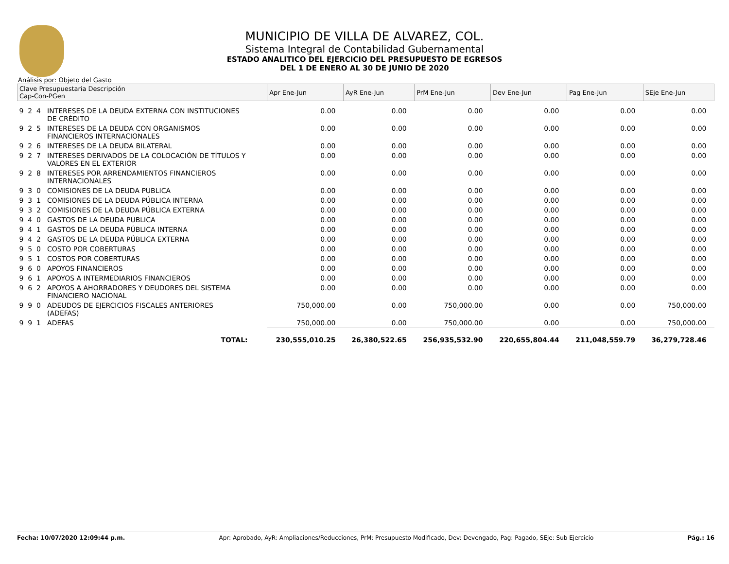MUNICIPIO DE VILLA DE ALVAREZ, COL.
Sistema Integral de Contabilidad Gubernamental
ESTADO ANALITICO DEL EJERCICIO DEL PRESUPUESTO DE EGRESOS
DEL 1 DE ENERO AL 30 DE JUNIO DE 2020
Análisis por: Objeto del Gasto
| Clave Presupuestaria Descripción Cap-Con-PGen | | Apr Ene-Jun | AyR Ene-Jun | PrM Ene-Jun | Dev Ene-Jun | Pag Ene-Jun | SEje Ene-Jun |
| --- | --- | --- | --- | --- | --- | --- | --- |
| 9 2 4 | INTERESES DE LA DEUDA EXTERNA CON INSTITUCIONES DE CRÉDITO | 0.00 | 0.00 | 0.00 | 0.00 | 0.00 | 0.00 |
| 9 2 5 | INTERESES DE LA DEUDA CON ORGANISMOS FINANCIEROS INTERNACIONALES | 0.00 | 0.00 | 0.00 | 0.00 | 0.00 | 0.00 |
| 9 2 6 | INTERESES DE LA DEUDA BILATERAL | 0.00 | 0.00 | 0.00 | 0.00 | 0.00 | 0.00 |
| 9 2 7 | INTERESES DERIVADOS DE LA COLOCACIÓN DE TÍTULOS Y VALORES EN EL EXTERIOR | 0.00 | 0.00 | 0.00 | 0.00 | 0.00 | 0.00 |
| 9 2 8 | INTERESES POR ARRENDAMIENTOS FINANCIEROS INTERNACIONALES | 0.00 | 0.00 | 0.00 | 0.00 | 0.00 | 0.00 |
| 9 3 0 | COMISIONES DE LA DEUDA PUBLICA | 0.00 | 0.00 | 0.00 | 0.00 | 0.00 | 0.00 |
| 9 3 1 | COMISIONES DE LA DEUDA PÚBLICA INTERNA | 0.00 | 0.00 | 0.00 | 0.00 | 0.00 | 0.00 |
| 9 3 2 | COMISIONES DE LA DEUDA PÚBLICA EXTERNA | 0.00 | 0.00 | 0.00 | 0.00 | 0.00 | 0.00 |
| 9 4 0 | GASTOS DE LA DEUDA PUBLICA | 0.00 | 0.00 | 0.00 | 0.00 | 0.00 | 0.00 |
| 9 4 1 | GASTOS DE LA DEUDA PÚBLICA INTERNA | 0.00 | 0.00 | 0.00 | 0.00 | 0.00 | 0.00 |
| 9 4 2 | GASTOS DE LA DEUDA PÚBLICA EXTERNA | 0.00 | 0.00 | 0.00 | 0.00 | 0.00 | 0.00 |
| 9 5 0 | COSTO POR COBERTURAS | 0.00 | 0.00 | 0.00 | 0.00 | 0.00 | 0.00 |
| 9 5 1 | COSTOS POR COBERTURAS | 0.00 | 0.00 | 0.00 | 0.00 | 0.00 | 0.00 |
| 9 6 0 | APOYOS FINANCIEROS | 0.00 | 0.00 | 0.00 | 0.00 | 0.00 | 0.00 |
| 9 6 1 | APOYOS A INTERMEDIARIOS FINANCIEROS | 0.00 | 0.00 | 0.00 | 0.00 | 0.00 | 0.00 |
| 9 6 2 | APOYOS A AHORRADORES Y DEUDORES DEL SISTEMA FINANCIERO NACIONAL | 0.00 | 0.00 | 0.00 | 0.00 | 0.00 | 0.00 |
| 9 9 0 | ADEUDOS DE EJERCICIOS FISCALES ANTERIORES (ADEFAS) | 750,000.00 | 0.00 | 750,000.00 | 0.00 | 0.00 | 750,000.00 |
| 9 9 1 | ADEFAS | 750,000.00 | 0.00 | 750,000.00 | 0.00 | 0.00 | 750,000.00 |
| | TOTAL: | 230,555,010.25 | 26,380,522.65 | 256,935,532.90 | 220,655,804.44 | 211,048,559.79 | 36,279,728.46 |
Fecha: 10/07/2020 12:09:44 p.m. Apr: Aprobado, AyR: Ampliaciones/Reducciones, PrM: Presupuesto Modificado, Dev: Devengado, Pag: Pagado, SEje: Sub Ejercicio Pág.: 16